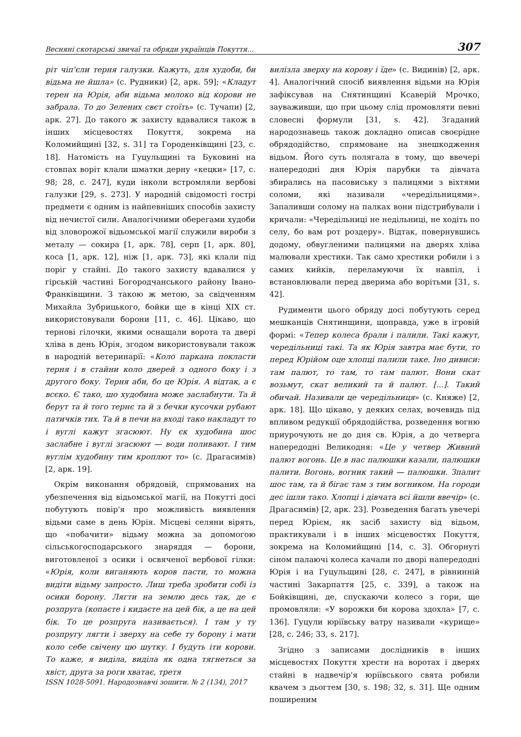Весняні скотарські звичаї та обряди українців Покуття... 307
ріт чіп'єли терня галузки. Кажуть, для худоби, би відьма не йшла» (с. Рудники) [2, арк. 59]; «Кладут терен на Юрія, аби відьма молоко від корови не забрала. То до Зелених свєт стоїть» (с. Тучапи) [2, арк. 27]. До такого ж захисту вдавалися також в інших місцевостях Покуття, зокрема на Коломийщині [32, s. 31] та Городенківщині [23, с. 18]. Натомість на Гуцульщині та Буковині на стовпах воріт клали шматки дерну «кецки» [17, с. 98; 28, с. 247], куди інколи встромляли вербові галузки [29, s. 273]. У народній свідомості гострі предмети є одним із найпевніших способів захисту від нечистої сили. Аналогічними оберегами худоби від зловорожої відьомської магії служили вироби з металу — сокира [1, арк. 78], серп [1, арк. 80], коса [1, арк. 12], ніж [1, арк. 73], які клали під поріг у стайні. До такого захисту вдавалися у гірській частині Богородчанського району Івано-Франківщини. З такою ж метою, за свідченням Михайла Зубрицького, бойки ще в кінці XIX ст. використовували борони [11, с. 46]. Цікаво, що тернові гілочки, якими оснащали ворота та двері хліва в день Юрія, згодом використовували також в народній ветеринарії: «Коло паркана покласти терня і в стайни коло дверей з одного боку і з другого боку. Терня аби, бо це Юрія. А відтак, а є всєко. Є тако, шо худобина може заслабнути. Та й берут та й того тернє та й з бечки кусочки рубают патичків тих. Та й в печи на вході тако накладут то і вуглі кажут згасюют. Ну єк худобина шос заслабне і вуглі згасюют — води поливают. І тим вуглім худобину тим кроплют то» (с. Драгасимів) [2, арк. 19].
Окрім виконання обрядовій, спрямованих на убезпечення від відьомської магії, на Покутті досі побутують повір'я про можливість виявлення відьми саме в день Юрія. Місцеві селяни вірять, що «побачити» відьму можна за допомогою сільськогосподарського знаряддя — борони, виготовленої з осики і освяченої вербової гілки: «Юрія, коли виганяють коров пасти, то можна видіти відьму запросто. Лиш треба зробити собі із осики борону. Лягти на землю десь так, де є розпруга (копаєте і кидаєте на цей бік, а це на цей бік. То це розпруга називається). І там у ту розпругу лягти і зверху на себе ту борону і мати коло себе свічену цю шутку. І будуть іти корови. То каже, я виділа, виділа як одна тягнеться за хвіст, друга за роги хватає, третя
вилізла зверху на корову і їде» (с. Видинів) [2, арк. 4]. Аналогічний спосіб виявлення відьми на Юрія зафіксував на Снятинщині Ксаверій Мрочко, зауваживши, що при цьому слід промовляти певні словесні формули [31, s. 42]. Згаданий народознавець також докладно описав своєрідне обрядодійство, спрямоване на знешкодження відьом. Його суть полягала в тому, що ввечері напередодні дня Юрія парубки та дівчата збирались на пасовиську з палицями з віхтями соломи, які називали «чередільницями». Запаливши солому на палках вони підстрибували і кричали: «Чередільниці не недільниці, не ходіть по селу, бо вам рот роздеру». Відтак, повернувшись додому, обвугленими палицями на дверях хліва малювали хрестики. Так само хрестики робили і з самих кийків, переламуючи їх навпіл, і встановлювали перед дверима або ворітьми [31, s. 42].
Рудименти цього обряду досі побутують серед мешканців Снятинщини, щоправда, уже в ігровій формі: «Тепер колеса брали і палили. Такі кажут, чередільниці такі. Та як Юрія завтра має бути, то перед Юрійом оце хлопці палили таке. Іно дивиси: там палют, то там, то там палют. Вони скат возьмут, скат великий та й палют. [...]. Такий обичай. Називали це чередільниця» (с. Княже) [2, арк. 18]. Що цікаво, у деяких селах, вочевидь під впливом редукції обрядодійства, розведення вогню приурочують не до дня св. Юрія, а до четверга напередодні Великодня: «Це у четвер Живний палют вогонь. Це в нас палюшки казали, палюшки палити. Вогонь, вогник такий — палюшки. Зпалит шос там, та й бігає там з тим вогником. На городи дес ішли тако. Хлопці і дівчата всі йшли ввечір» (с. Драгасимів) [2, арк. 23]. Розведення багать увечері перед Юрієм, як засіб захисту від відьом, практикували і в інших місцевостях Покуття, зокрема на Коломийщині [14, с. 3]. Обгорнуті сіном палаючі колеса качали по дворі напередодні Юрія і на Гуцульщині [28, с. 247], в рівнинній частині Закарпаття [25, с. 339], а також на Бойківщині, де, спускаючи колесо з гори, ще промовляли: «У ворожки би корова здохла» [7, с. 136]. Гуцули юріївську ватру називали «курище» [28, с. 246; 33, s. 217].
Згідно з записами дослідників в інших місцевостях Покуття хрести на воротах і дверях стайні в надвечір'я юріївського свята робили квачем з дьогтем [30, s. 198; 32, s. 31]. Ще одним поширеним
ISSN 1028-5091. Народознавчі зошити. № 2 (134), 2017